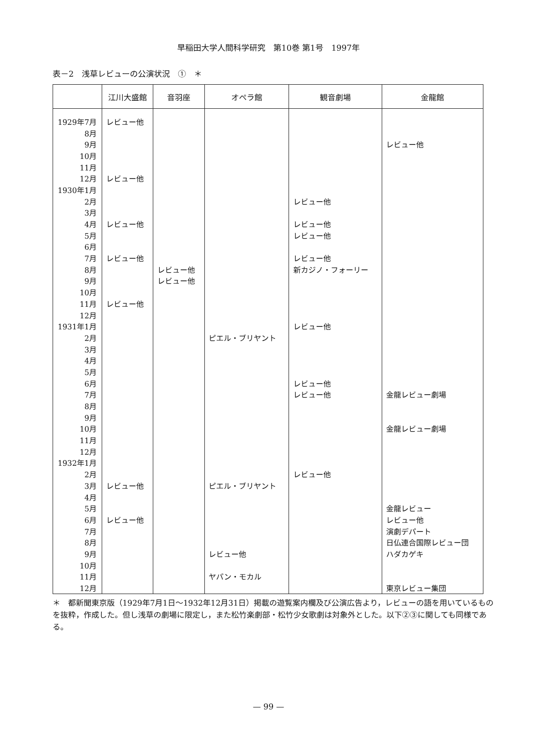早稲田大学人間科学研究　第10巻 第1号　1997年
表－2　浅草レビューの公演状況　①　＊
| | 江川大盛館 | 音羽座 | オペラ館 | 観音劇場 | 金龍館 |
| --- | --- | --- | --- | --- | --- |
| 1929年7月 | レビュー他 | | | | |
| 8月 | | | | | |
| 9月 | | | | | レビュー他 |
| 10月 | | | | | |
| 11月 | | | | | |
| 12月 | レビュー他 | | | | |
| 1930年1月 | | | | | |
| 2月 | | | | レビュー他 | |
| 3月 | | | | | |
| 4月 | レビュー他 | | | レビュー他 | |
| 5月 | | | | レビュー他 | |
| 6月 | | | | | |
| 7月 | レビュー他 | | | レビュー他 | |
| 8月 | | レビュー他 | | 新カジノ・フォーリー | |
| 9月 | | レビュー他 | | | |
| 10月 | | | | | |
| 11月 | レビュー他 | | | | |
| 12月 | | | | | |
| 1931年1月 | | | | レビュー他 | |
| 2月 | | | ピエル・ブリヤント | | |
| 3月 | | | | | |
| 4月 | | | | | |
| 5月 | | | | | |
| 6月 | | | | レビュー他 | |
| 7月 | | | | レビュー他 | 金龍レビュー劇場 |
| 8月 | | | | | |
| 9月 | | | | | |
| 10月 | | | | | 金龍レビュー劇場 |
| 11月 | | | | | |
| 12月 | | | | | |
| 1932年1月 | | | | | |
| 2月 | | | | レビュー他 | |
| 3月 | レビュー他 | | ピエル・ブリヤント | | |
| 4月 | | | | | |
| 5月 | | | | | 金龍レビュー |
| 6月 | レビュー他 | | | | レビュー他 |
| 7月 | | | | | 演劇デパート |
| 8月 | | | | | 日仏連合国際レビュー団 |
| 9月 | | | レビュー他 | | ハダカゲキ |
| 10月 | | | | | |
| 11月 | | | ヤパン・モカル | | |
| 12月 | | | | | 東京レビュー集団 |
＊　都新聞東京版（1929年7月1日～1932年12月31日）掲載の遊覧案内欄及び公演広告より，レビューの語を用いているものを抜粋，作成した。但し浅草の劇場に限定し，また松竹楽劇部・松竹少女歌劇は対象外とした。以下②③に関しても同様である。
— 99 —